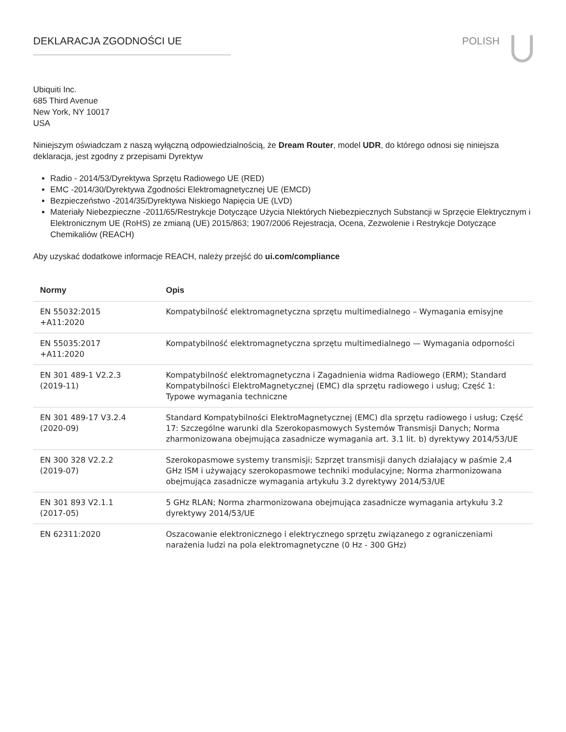DEKLARACJA ZGODNOŚCI UE POLISH
Ubiquiti Inc.
685 Third Avenue
New York, NY 10017
USA
Niniejszym oświadczam z naszą wyłączną odpowiedzialnością, że Dream Router, model UDR, do którego odnosi się niniejsza deklaracja, jest zgodny z przepisami Dyrektyw
Radio - 2014/53/Dyrektywa Sprzętu Radiowego UE (RED)
EMC -2014/30/Dyrektywa Zgodności Elektromagnetycznej UE (EMCD)
Bezpieczeństwo -2014/35/Dyrektywa Niskiego Napięcia UE (LVD)
Materiały Niebezpieczne -2011/65/Restrykcje Dotyczące Użycia NIektórych Niebezpiecznych Substancji w Sprzęcie Elektrycznym i Elektronicznym UE (RoHS) ze zmianą (UE) 2015/863; 1907/2006 Rejestracja, Ocena, Zezwolenie i Restrykcje Dotyczące Chemikaliów (REACH)
Aby uzyskać dodatkowe informacje REACH, należy przejść do ui.com/compliance
| Normy | Opis |
| --- | --- |
| EN 55032:2015 +A11:2020 | Kompatybilność elektromagnetyczna sprzętu multimedialnego – Wymagania emisyjne |
| EN 55035:2017 +A11:2020 | Kompatybilność elektromagnetyczna sprzętu multimedialnego — Wymagania odporności |
| EN 301 489-1 V2.2.3 (2019-11) | Kompatybilność elektromagnetyczna i Zagadnienia widma Radiowego (ERM); Standard Kompatybilności ElektroMagnetycznej (EMC) dla sprzętu radiowego i usług; Część 1: Typowe wymagania techniczne |
| EN 301 489-17 V3.2.4 (2020-09) | Standard Kompatybilności ElektroMagnetycznej (EMC) dla sprzętu radiowego i usług; Część 17: Szczególne warunki dla Szerokopasmowych Systemów Transmisji Danych; Norma zharmonizowana obejmująca zasadnicze wymagania art. 3.1 lit. b) dyrektywy 2014/53/UE |
| EN 300 328 V2.2.2 (2019-07) | Szerokopasmowe systemy transmisji; Szprzęt transmisji danych działający w paśmie 2,4 GHz ISM i używający szerokopasmowe techniki modulacyjne; Norma zharmonizowana obejmująca zasadnicze wymagania artykułu 3.2 dyrektywy 2014/53/UE |
| EN 301 893 V2.1.1 (2017-05) | 5 GHz RLAN; Norma zharmonizowana obejmująca zasadnicze wymagania artykułu 3.2 dyrektywy 2014/53/UE |
| EN 62311:2020 | Oszacowanie elektronicznego i elektrycznego sprzętu związanego z ograniczeniami narażenia ludzi na pola elektromagnetyczne (0 Hz - 300 GHz) |